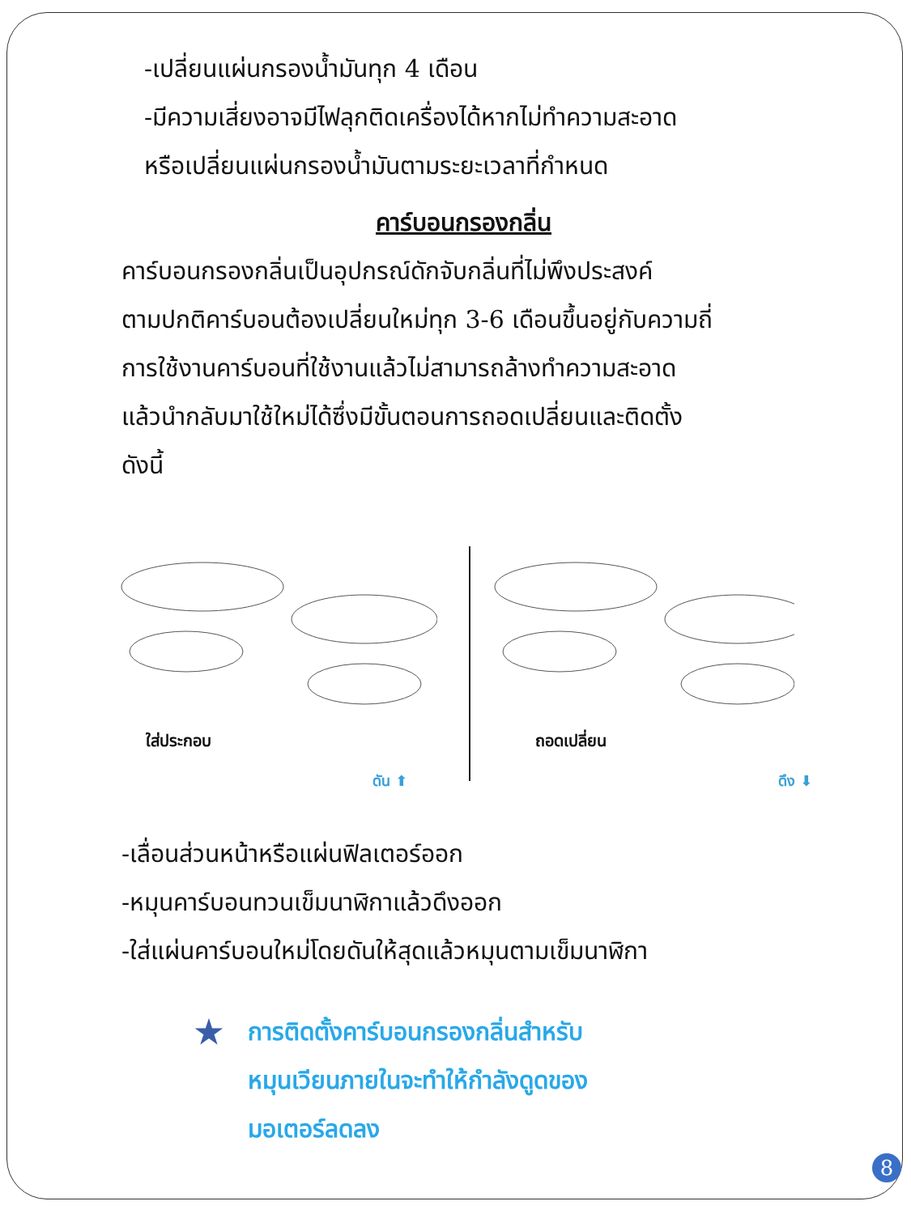-เปลี่ยนแผ่นกรองน้ำมันทุก 4 เดือน
-มีความเสี่ยงอาจมีไฟลุกติดเครื่องได้หากไม่ทำความสะอาด
หรือเปลี่ยนแผ่นกรองน้ำมันตามระยะเวลาที่กำหนด
คาร์บอนกรองกลิ่น
คาร์บอนกรองกลิ่นเป็นอุปกรณ์ดักจับกลิ่นที่ไม่พึงประสงค์
ตามปกติคาร์บอนต้องเปลี่ยนใหม่ทุก 3-6 เดือนขึ้นอยู่กับความถี่
การใช้งานคาร์บอนที่ใช้งานแล้วไม่สามารถล้างทำความสะอาด
แล้วนำกลับมาใช้ใหม่ได้ซึ่งมีขั้นตอนการถอดเปลี่ยนและติดตั้ง
ดังนี้
ใส่ประกอบ
ดัน ⬆
ถอดเปลี่ยน
ดึง ⬇
-เลื่อนส่วนหน้าหรือแผ่นฟิลเตอร์ออก
-หมุนคาร์บอนทวนเข็มนาฬิกาแล้วดึงออก
-ใส่แผ่นคาร์บอนใหม่โดยดันให้สุดแล้วหมุนตามเข็มนาฬิกา
★
การติดตั้งคาร์บอนกรองกลิ่นสำหรับ
หมุนเวียนภายในจะทำให้กำลังดูดของ
มอเตอร์ลดลง
8